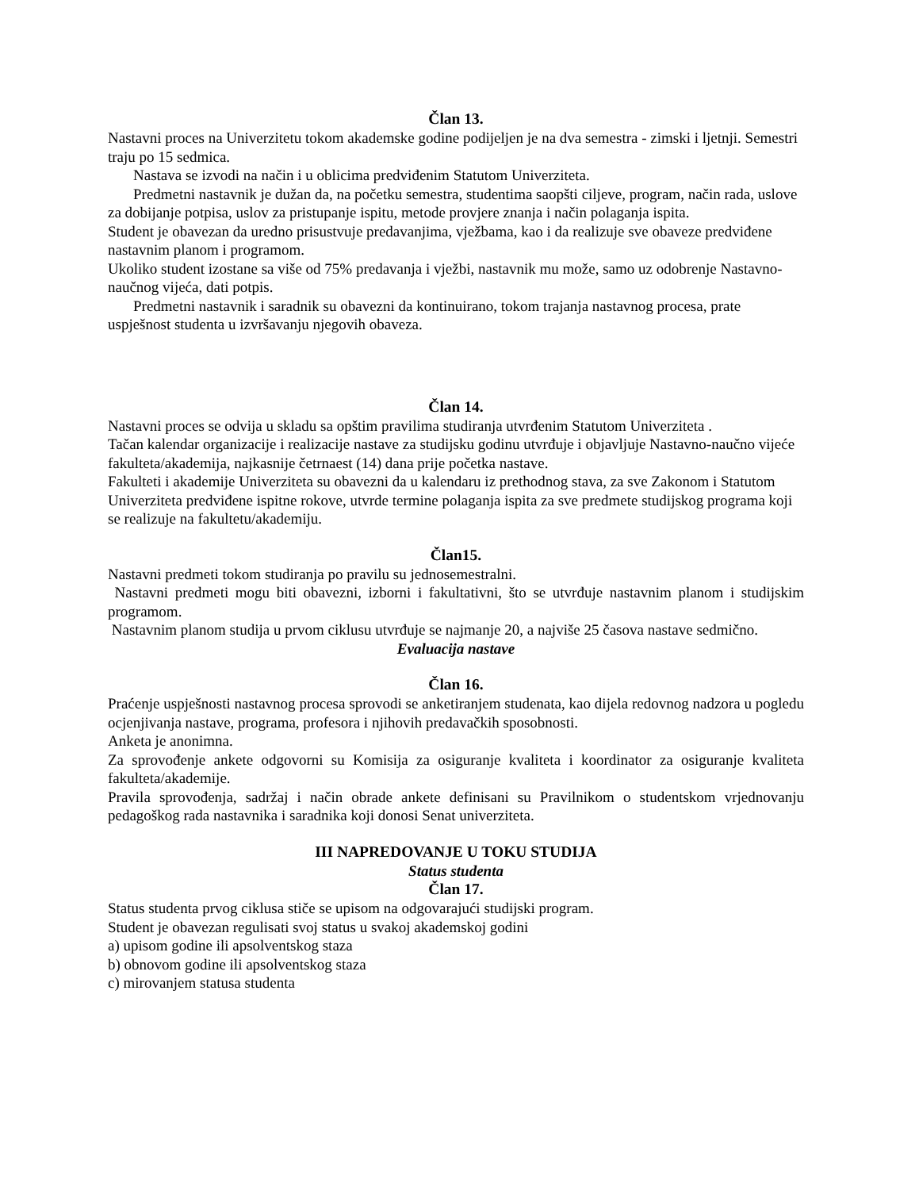Član 13.
Nastavni proces na Univerzitetu tokom akademske godine podijeljen je na dva semestra - zimski i ljetnji. Semestri traju po 15 sedmica.
Nastava se izvodi na način i u oblicima predviđenim Statutom Univerziteta.
Predmetni nastavnik je dužan da, na početku semestra, studentima saopšti ciljeve, program, način rada, uslove za dobijanje potpisa, uslov za pristupanje ispitu, metode provjere znanja i način polaganja ispita.
Student je obavezan da uredno prisustvuje predavanjima, vježbama, kao i da realizuje sve obaveze predviđene nastavnim planom i programom.
Ukoliko student izostane sa više od 75% predavanja i vježbi, nastavnik mu može, samo uz odobrenje Nastavno-naučnog vijeća, dati potpis.
Predmetni nastavnik i saradnik su obavezni da kontinuirano, tokom trajanja nastavnog procesa, prate uspješnost studenta u izvršavanju njegovih obaveza.
Član 14.
Nastavni proces se odvija u skladu sa opštim pravilima studiranja utvrđenim Statutom Univerziteta .
Tačan kalendar organizacije i realizacije nastave za studijsku godinu utvrđuje i objavljuje Nastavno-naučno vijeće fakulteta/akademija, najkasnije četrnaest (14) dana prije početka nastave.
Fakulteti i akademije Univerziteta su obavezni da u kalendaru iz prethodnog stava, za sve Zakonom i Statutom Univerziteta predviđene ispitne rokove, utvrde termine polaganja ispita za sve predmete studijskog programa koji se realizuje na fakultetu/akademiju.
Član15.
Nastavni predmeti tokom studiranja po pravilu su jednosemestralni.
Nastavni predmeti mogu biti obavezni, izborni i fakultativni, što se utvrđuje nastavnim planom i studijskim programom.
Nastavnim planom studija u prvom ciklusu utvrđuje se najmanje 20, a najviše 25 časova nastave sedmično.
Evaluacija nastave
Član 16.
Praćenje uspješnosti nastavnog procesa sprovodi se anketiranjem studenata, kao dijela redovnog nadzora u pogledu ocjenjivanja nastave, programa, profesora i njihovih predavačkih sposobnosti.
Anketa je anonimna.
Za sprovođenje ankete odgovorni su Komisija za osiguranje kvaliteta i koordinator za osiguranje kvaliteta fakulteta/akademije.
Pravila sprovođenja, sadržaj i način obrade ankete definisani su Pravilnikom o studentskom vrjednovanju pedagoškog rada nastavnika i saradnika koji donosi Senat univerziteta.
III NAPREDOVANJE U TOKU STUDIJA
Status studenta
Član 17.
Status studenta prvog ciklusa stiče se upisom na odgovarajući studijski program.
Student je obavezan regulisati svoj status u svakoj akademskoj godini
a) upisom godine ili apsolventskog staza
b) obnovom godine ili apsolventskog staza
c) mirovanjem statusa studenta